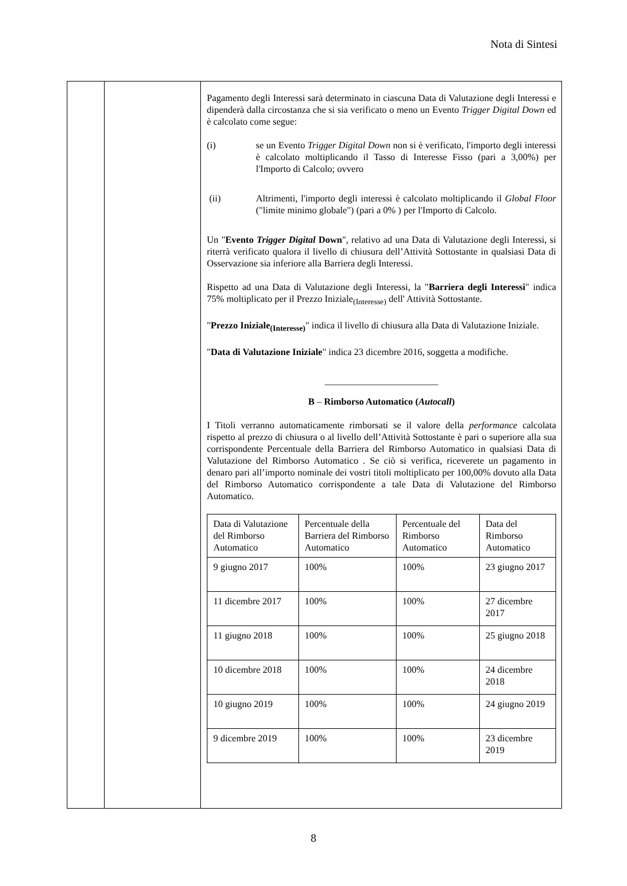Nota di Sintesi
| | | Pagamento degli Interessi sarà determinato in ciascuna Data di Valutazione degli Interessi e dipenderà dalla circostanza che si sia verificato o meno un Evento Trigger Digital Down ed è calcolato come segue: (i) se un Evento Trigger Digital Down non si è verificato, l'importo degli interessi è calcolato moltiplicando il Tasso di Interesse Fisso (pari a 3,00%) per l'Importo di Calcolo; ovvero (ii) Altrimenti, l'importo degli interessi è calcolato moltiplicando il Global Floor ("limite minimo globale") (pari a 0% ) per l'Importo di Calcolo. Un " Evento Trigger Digital Down ", relativo ad una Data di Valutazione degli Interessi, si riterrà verificato qualora il livello di chiusura dell’Attività Sottostante in qualsiasi Data di Osservazione sia inferiore alla Barriera degli Interessi. Rispetto ad una Data di Valutazione degli Interessi, la " Barriera degli Interessi " indica 75% moltiplicato per il Prezzo Iniziale<sub>(Interesse)</sub> dell' Attività Sottostante. " Prezzo Iniziale<sub>(Interesse)</sub> " indica il livello di chiusura alla Data di Valutazione Iniziale. " Data di Valutazione Iniziale " indica 23 dicembre 2016, soggetta a modifiche. ________________________ B – Rimborso Automatico ( Autocall ) I Titoli verranno automaticamente rimborsati se il valore della performance calcolata rispetto al prezzo di chiusura o al livello dell’Attività Sottostante è pari o superiore alla sua corrispondente Percentuale della Barriera del Rimborso Automatico in qualsiasi Data di Valutazione del Rimborso Automatico . Se ciò si verifica, riceverete un pagamento in denaro pari all’importo nominale dei vostri titoli moltiplicato per 100,00% dovuto alla Data del Rimborso Automatico corrispondente a tale Data di Valutazione del Rimborso Automatico. / Data di Valutazione del Rimborso Automatico / Percentuale della Barriera del Rimborso Automatico / Percentuale del Rimborso Automatico / Data del Rimborso Automatico / / 9 giugno 2017 / 100% / 100% / 23 giugno 2017 / / 11 dicembre 2017 / 100% / 100% / 27 dicembre 2017 / / 11 giugno 2018 / 100% / 100% / 25 giugno 2018 / / 10 dicembre 2018 / 100% / 100% / 24 dicembre 2018 / / 10 giugno 2019 / 100% / 100% / 24 giugno 2019 / / 9 dicembre 2019 / 100% / 100% / 23 dicembre 2019 / |
8